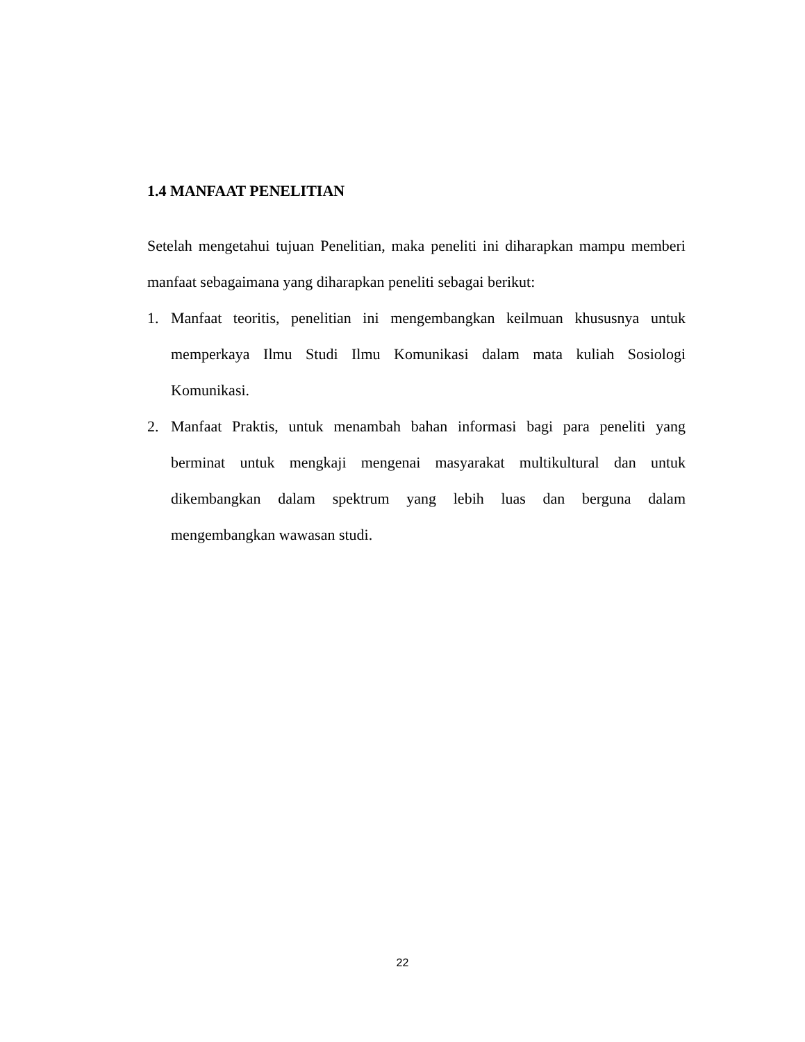1.4 MANFAAT PENELITIAN
Setelah mengetahui tujuan Penelitian, maka peneliti ini diharapkan mampu memberi manfaat sebagaimana yang diharapkan peneliti sebagai berikut:
1. Manfaat teoritis, penelitian ini mengembangkan keilmuan khususnya untuk memperkaya Ilmu Studi Ilmu Komunikasi dalam mata kuliah Sosiologi Komunikasi.
2. Manfaat Praktis, untuk menambah bahan informasi bagi para peneliti yang berminat untuk mengkaji mengenai masyarakat multikultural dan untuk dikembangkan dalam spektrum yang lebih luas dan berguna dalam mengembangkan wawasan studi.
22